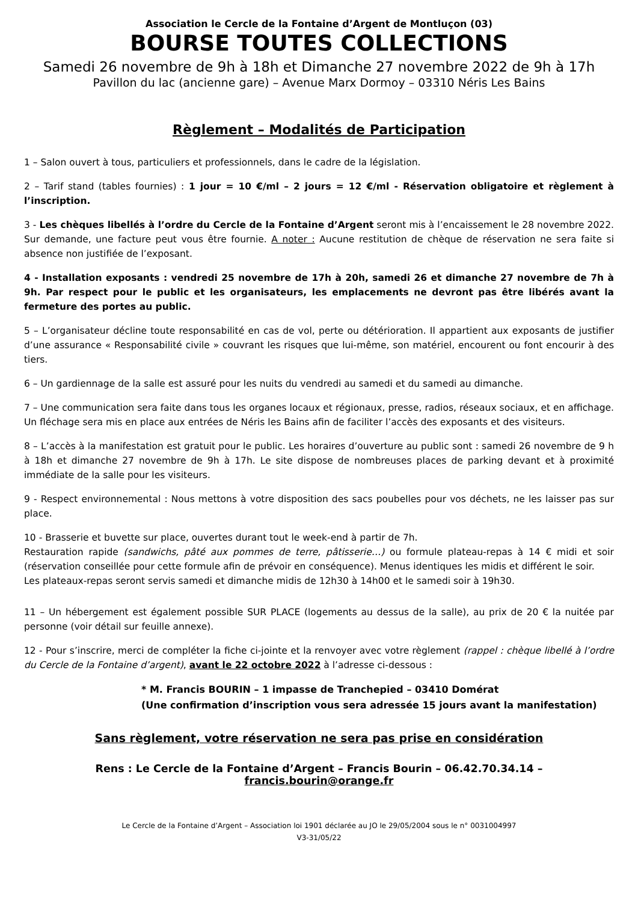Association le Cercle de la Fontaine d’Argent de Montluçon (03)
BOURSE TOUTES COLLECTIONS
Samedi 26 novembre de 9h à 18h et Dimanche 27 novembre 2022 de 9h à 17h
Pavillon du lac (ancienne gare) – Avenue Marx Dormoy – 03310 Néris Les Bains
Règlement – Modalités de Participation
1 – Salon ouvert à tous, particuliers et professionnels, dans le cadre de la législation.
2 – Tarif stand (tables fournies) : 1 jour = 10 €/ml – 2 jours = 12 €/ml - Réservation obligatoire et règlement à l’inscription.
3 - Les chèques libellés à l’ordre du Cercle de la Fontaine d’Argent seront mis à l’encaissement le 28 novembre 2022. Sur demande, une facture peut vous être fournie. A noter : Aucune restitution de chèque de réservation ne sera faite si absence non justifiée de l’exposant.
4 - Installation exposants : vendredi 25 novembre de 17h à 20h, samedi 26 et dimanche 27 novembre de 7h à 9h. Par respect pour le public et les organisateurs, les emplacements ne devront pas être libérés avant la fermeture des portes au public.
5 – L’organisateur décline toute responsabilité en cas de vol, perte ou détérioration. Il appartient aux exposants de justifier d’une assurance « Responsabilité civile » couvrant les risques que lui-même, son matériel, encourent ou font encourir à des tiers.
6 – Un gardiennage de la salle est assuré pour les nuits du vendredi au samedi et du samedi au dimanche.
7 – Une communication sera faite dans tous les organes locaux et régionaux, presse, radios, réseaux sociaux, et en affichage. Un fléchage sera mis en place aux entrées de Néris les Bains afin de faciliter l’accès des exposants et des visiteurs.
8 – L’accès à la manifestation est gratuit pour le public. Les horaires d’ouverture au public sont : samedi 26 novembre de 9 h à 18h et dimanche 27 novembre de 9h à 17h. Le site dispose de nombreuses places de parking devant et à proximité immédiate de la salle pour les visiteurs.
9 - Respect environnemental : Nous mettons à votre disposition des sacs poubelles pour vos déchets, ne les laisser pas sur place.
10 - Brasserie et buvette sur place, ouvertes durant tout le week-end à partir de 7h.
Restauration rapide (sandwichs, pâté aux pommes de terre, pâtisserie…) ou formule plateau-repas à 14 € midi et soir (réservation conseillée pour cette formule afin de prévoir en conséquence). Menus identiques les midis et différent le soir.
Les plateaux-repas seront servis samedi et dimanche midis de 12h30 à 14h00 et le samedi soir à 19h30.
11 – Un hébergement est également possible SUR PLACE (logements au dessus de la salle), au prix de 20 € la nuitée par personne (voir détail sur feuille annexe).
12 - Pour s’inscrire, merci de compléter la fiche ci-jointe et la renvoyer avec votre règlement (rappel : chèque libellé à l’ordre du Cercle de la Fontaine d’argent), avant le 22 octobre 2022 à l’adresse ci-dessous :
* M. Francis BOURIN – 1 impasse de Tranchepied – 03410 Domérat
(Une confirmation d’inscription vous sera adressée 15 jours avant la manifestation)
Sans règlement, votre réservation ne sera pas prise en considération
Rens : Le Cercle de la Fontaine d’Argent – Francis Bourin – 06.42.70.34.14 – francis.bourin@orange.fr
Le Cercle de la Fontaine d’Argent – Association loi 1901 déclarée au JO le 29/05/2004 sous le n° 0031004997
V3-31/05/22